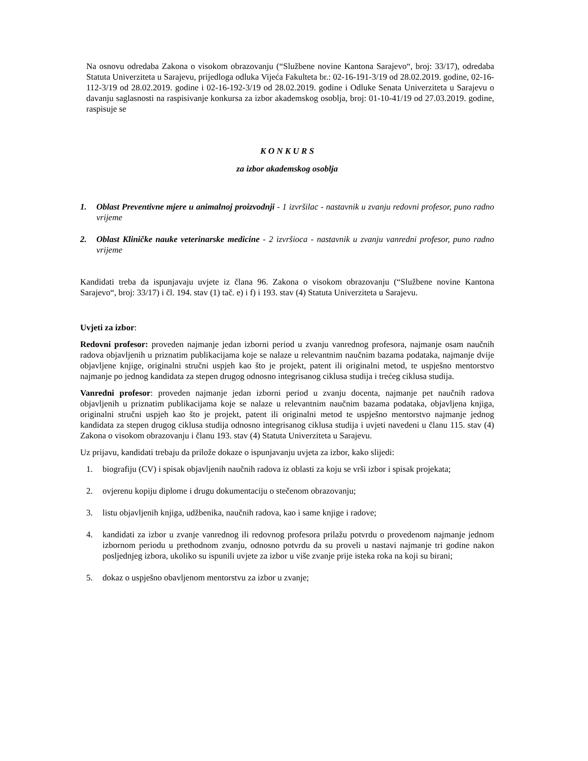Na osnovu odredaba Zakona o visokom obrazovanju (“Službene novine Kantona Sarajevo“, broj: 33/17), odredaba Statuta Univerziteta u Sarajevu, prijedloga odluka Vijeća Fakulteta br.: 02-16-191-3/19 od 28.02.2019. godine, 02-16-112-3/19 od 28.02.2019. godine i 02-16-192-3/19 od 28.02.2019. godine i Odluke Senata Univerziteta u Sarajevu o davanju saglasnosti na raspisivanje konkursa za izbor akademskog osoblja, broj: 01-10-41/19 od 27.03.2019. godine, raspisuje se
K O N K U R S
za izbor akademskog osoblja
1. Oblast Preventivne mjere u animalnoj proizvodnji - 1 izvršilac - nastavnik u zvanju redovni profesor, puno radno vrijeme
2. Oblast Kliničke nauke veterinarske medicine - 2 izvršioca - nastavnik u zvanju vanredni profesor, puno radno vrijeme
Kandidati treba da ispunjavaju uvjete iz člana 96. Zakona o visokom obrazovanju (“Službene novine Kantona Sarajevo“, broj: 33/17) i čl. 194. stav (1) tač. e) i f) i 193. stav (4) Statuta Univerziteta u Sarajevu.
Uvjeti za izbor:
Redovni profesor: proveden najmanje jedan izborni period u zvanju vanrednog profesora, najmanje osam naučnih radova objavljenih u priznatim publikacijama koje se nalaze u relevantnim naučnim bazama podataka, najmanje dvije objavljene knjige, originalni stručni uspjeh kao što je projekt, patent ili originalni metod, te uspješno mentorstvo najmanje po jednog kandidata za stepen drugog odnosno integrisanog ciklusa studija i trećeg ciklusa studija.
Vanredni profesor: proveden najmanje jedan izborni period u zvanju docenta, najmanje pet naučnih radova objavljenih u priznatim publikacijama koje se nalaze u relevantnim naučnim bazama podataka, objavljena knjiga, originalni stručni uspjeh kao što je projekt, patent ili originalni metod te uspješno mentorstvo najmanje jednog kandidata za stepen drugog ciklusa studija odnosno integrisanog ciklusa studija i uvjeti navedeni u članu 115. stav (4) Zakona o visokom obrazovanju i članu 193. stav (4) Statuta Univerziteta u Sarajevu.
Uz prijavu, kandidati trebaju da prilože dokaze o ispunjavanju uvjeta za izbor, kako slijedi:
1. biografiju (CV) i spisak objavljenih naučnih radova iz oblasti za koju se vrši izbor i spisak projekata;
2. ovjerenu kopiju diplome i drugu dokumentaciju o stečenom obrazovanju;
3. listu objavljenih knjiga, udžbenika, naučnih radova, kao i same knjige i radove;
4. kandidati za izbor u zvanje vanrednog ili redovnog profesora prilažu potvrdu o provedenom najmanje jednom izbornom periodu u prethodnom zvanju, odnosno potvrdu da su proveli u nastavi najmanje tri godine nakon posljednjeg izbora, ukoliko su ispunili uvjete za izbor u više zvanje prije isteka roka na koji su birani;
5. dokaz o uspješno obavljenom mentorstvu za izbor u zvanje;